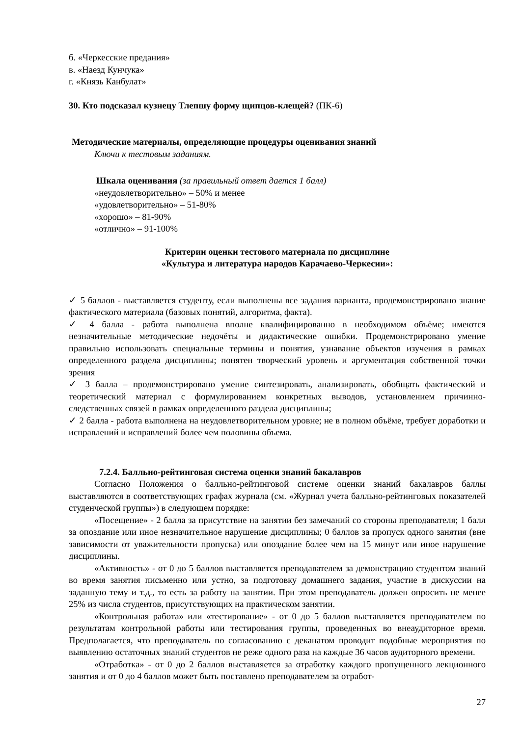б. «Черкесские предания»
в. «Наезд Кунчука»
г. «Князь Канбулат»
30. Кто подсказал кузнецу Тлепшу форму щипцов-клещей? (ПК-6)
Методические материалы, определяющие процедуры оценивания знаний
Ключи к тестовым заданиям.
Шкала оценивания (за правильный ответ дается 1 балл)
«неудовлетворительно» – 50% и менее
«удовлетворительно» – 51-80%
«хорошо» – 81-90%
«отлично» – 91-100%
Критерии оценки тестового материала по дисциплине
«Культура и литературa народов Карачаево-Черкесии»:
✓ 5 баллов - выставляется студенту, если выполнены все задания варианта, продемонстрировано знание фактического материала (базовых понятий, алгоритма, факта).
✓ 4 балла - работа выполнена вполне квалифицированно в необходимом объёме; имеются незначительные методические недочёты и дидактические ошибки. Продемонстрировано умение правильно использовать специальные термины и понятия, узнавание объектов изучения в рамках определенного раздела дисциплины; понятен творческий уровень и аргументация собственной точки зрения
✓ 3 балла – продемонстрировано умение синтезировать, анализировать, обобщать фактический и теоретический материал с формулированием конкретных выводов, установлением причинно-следственных связей в рамках определенного раздела дисциплины;
✓ 2 балла - работа выполнена на неудовлетворительном уровне; не в полном объёме, требует доработки и исправлений и исправлений более чем половины объема.
7.2.4. Балльно-рейтинговая система оценки знаний бакалавров
Согласно Положения о балльно-рейтинговой системе оценки знаний бакалавров баллы выставляются в соответствующих графах журнала (см. «Журнал учета балльно-рейтинговых показателей студенческой группы») в следующем порядке:
«Посещение» - 2 балла за присутствие на занятии без замечаний со стороны преподавателя; 1 балл за опоздание или иное незначительное нарушение дисциплины; 0 баллов за пропуск одного занятия (вне зависимости от уважительности пропуска) или опоздание более чем на 15 минут или иное нарушение дисциплины.
«Активность» - от 0 до 5 баллов выставляется преподавателем за демонстрацию студентом знаний во время занятия письменно или устно, за подготовку домашнего задания, участие в дискуссии на заданную тему и т.д., то есть за работу на занятии. При этом преподаватель должен опросить не менее 25% из числа студентов, присутствующих на практическом занятии.
«Контрольная работа» или «тестирование» - от 0 до 5 баллов выставляется преподавателем по результатам контрольной работы или тестирования группы, проведенных во внеаудиторное время. Предполагается, что преподаватель по согласованию с деканатом проводит подобные мероприятия по выявлению остаточных знаний студентов не реже одного раза на каждые 36 часов аудиторного времени.
«Отработка» - от 0 до 2 баллов выставляется за отработку каждого пропущенного лекционного занятия и от 0 до 4 баллов может быть поставлено преподавателем за отработ-
27